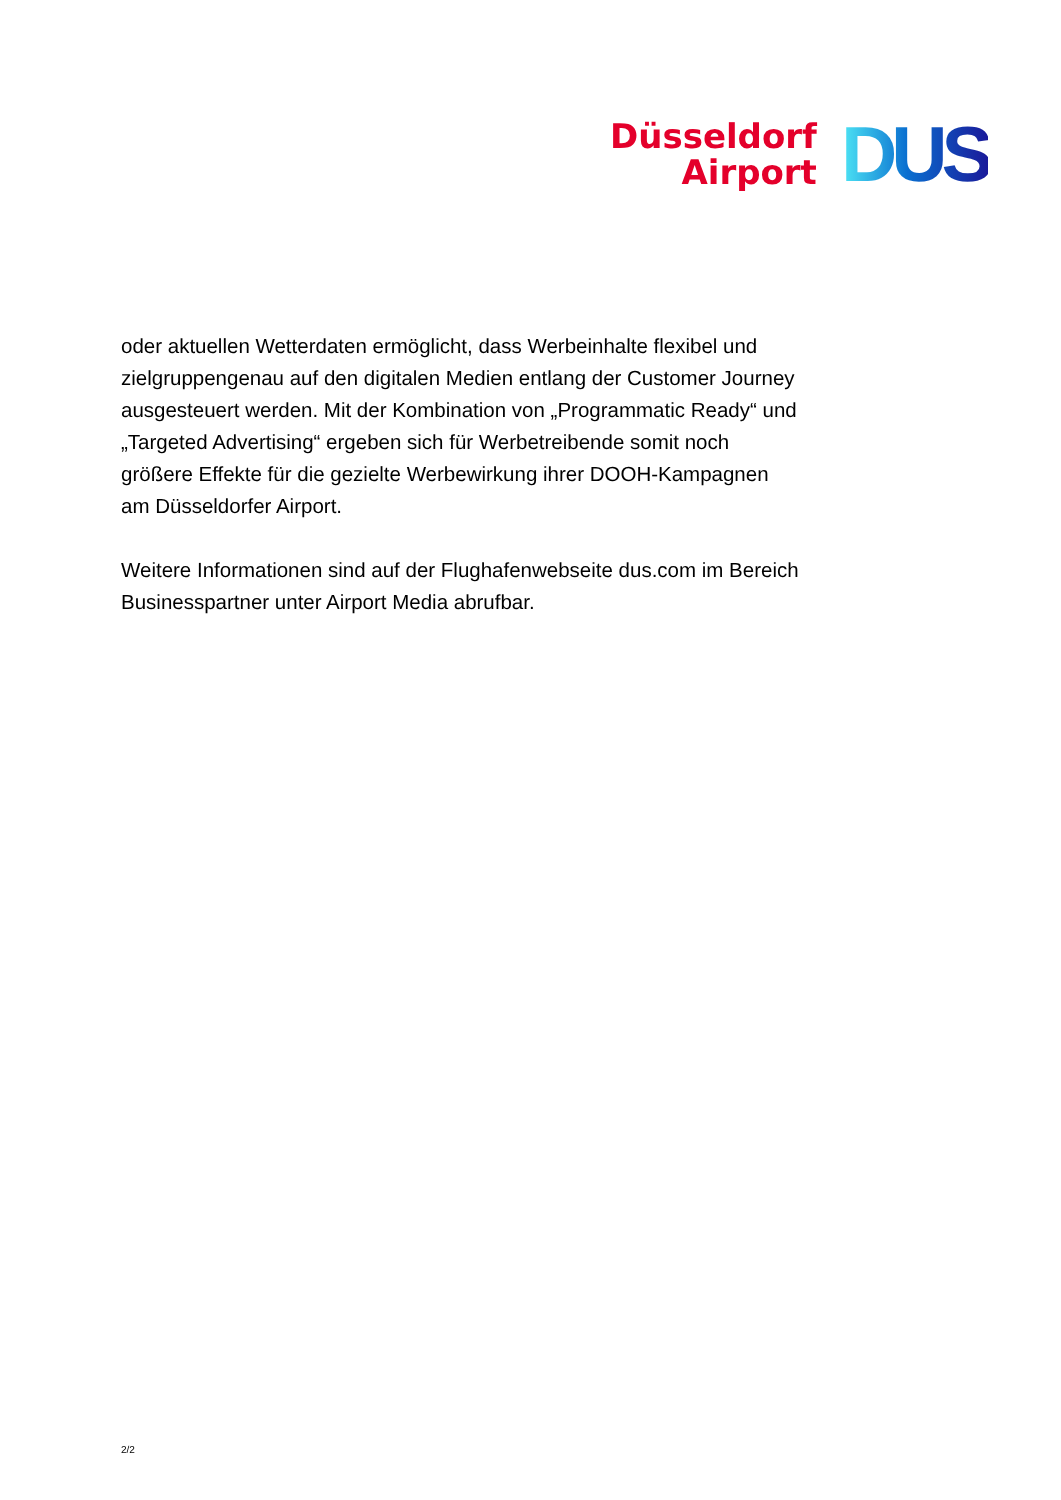Düsseldorf
Airport
DUS
oder aktuellen Wetterdaten ermöglicht, dass Werbeinhalte flexibel und zielgruppengenau auf den digitalen Medien entlang der Customer Journey ausgesteuert werden. Mit der Kombination von „Programmatic Ready“ und „Targeted Advertising“ ergeben sich für Werbetreibende somit noch größere Effekte für die gezielte Werbewirkung ihrer DOOH-Kampagnen am Düsseldorfer Airport.
Weitere Informationen sind auf der Flughafenwebseite dus.com im Bereich Businesspartner unter Airport Media abrufbar.
2/2